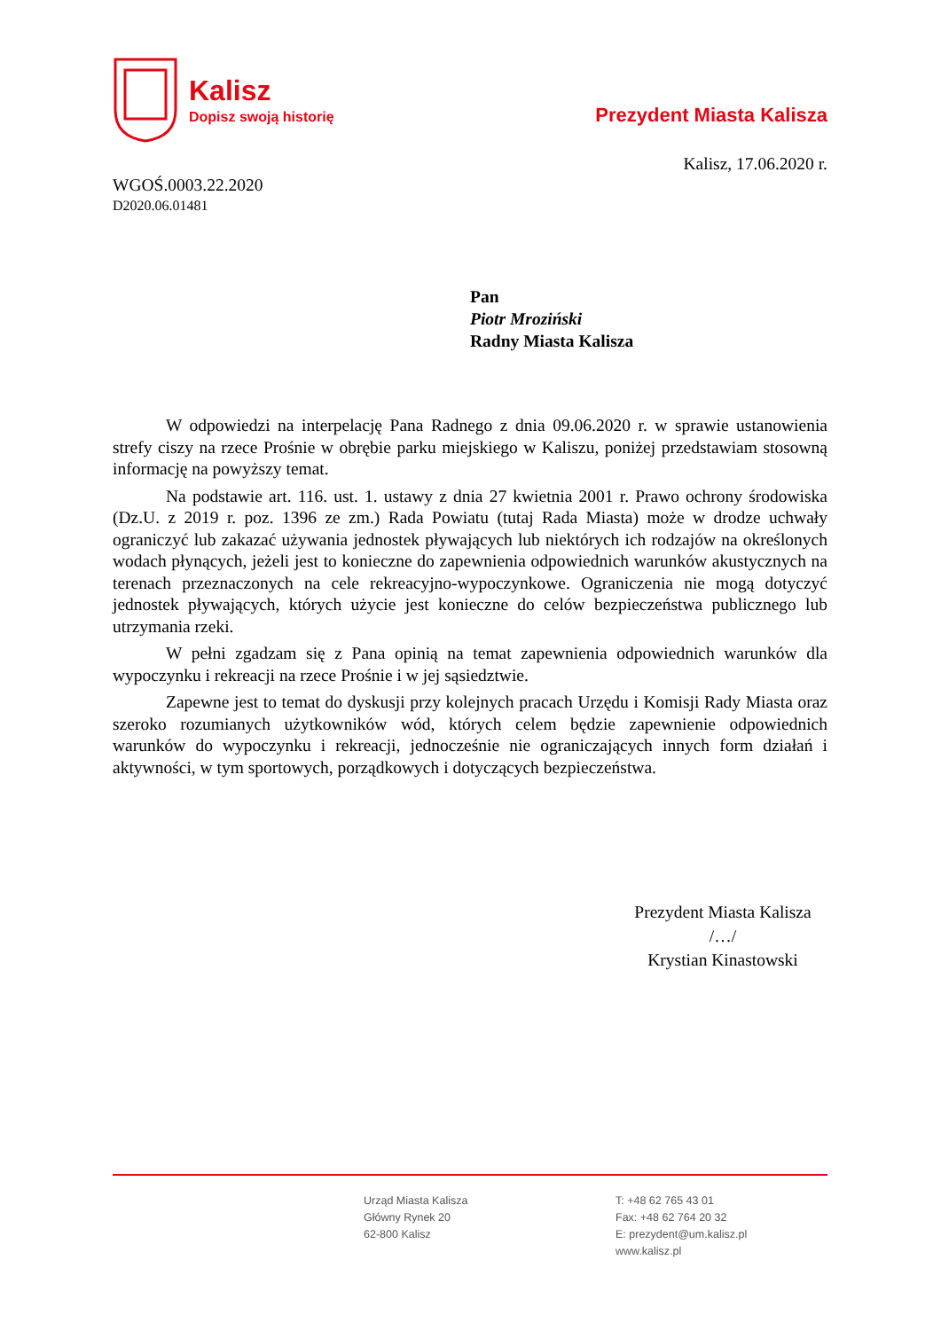Kalisz
Dopisz swoją historię Prezydent Miasta Kalisza
Kalisz, 17.06.2020 r.
WGOŚ.0003.22.2020
D2020.06.01481
Pan
Piotr Mroziński
Radny Miasta Kalisza
W odpowiedzi na interpelację Pana Radnego z dnia 09.06.2020 r. w sprawie ustanowienia strefy ciszy na rzece Prośnie w obrębie parku miejskiego w Kaliszu, poniżej przedstawiam stosowną informację na powyższy temat.
Na podstawie art. 116. ust. 1. ustawy z dnia 27 kwietnia 2001 r. Prawo ochrony środowiska (Dz.U. z 2019 r. poz. 1396 ze zm.) Rada Powiatu (tutaj Rada Miasta) może w drodze uchwały ograniczyć lub zakazać używania jednostek pływających lub niektórych ich rodzajów na określonych wodach płynących, jeżeli jest to konieczne do zapewnienia odpowiednich warunków akustycznych na terenach przeznaczonych na cele rekreacyjno-wypoczynkowe. Ograniczenia nie mogą dotyczyć jednostek pływających, których użycie jest konieczne do celów bezpieczeństwa publicznego lub utrzymania rzeki.
W pełni zgadzam się z Pana opinią na temat zapewnienia odpowiednich warunków dla wypoczynku i rekreacji na rzece Prośnie i w jej sąsiedztwie.
Zapewne jest to temat do dyskusji przy kolejnych pracach Urzędu i Komisji Rady Miasta oraz szeroko rozumianych użytkowników wód, których celem będzie zapewnienie odpowiednich warunków do wypoczynku i rekreacji, jednocześnie nie ograniczających innych form działań i aktywności, w tym sportowych, porządkowych i dotyczących bezpieczeństwa.
Prezydent Miasta Kalisza
/…/
Krystian Kinastowski
Urząd Miasta Kalisza
Główny Rynek 20
62-800 Kalisz
T: +48 62 765 43 01
Fax: +48 62 764 20 32
E: prezydent@um.kalisz.pl
www.kalisz.pl